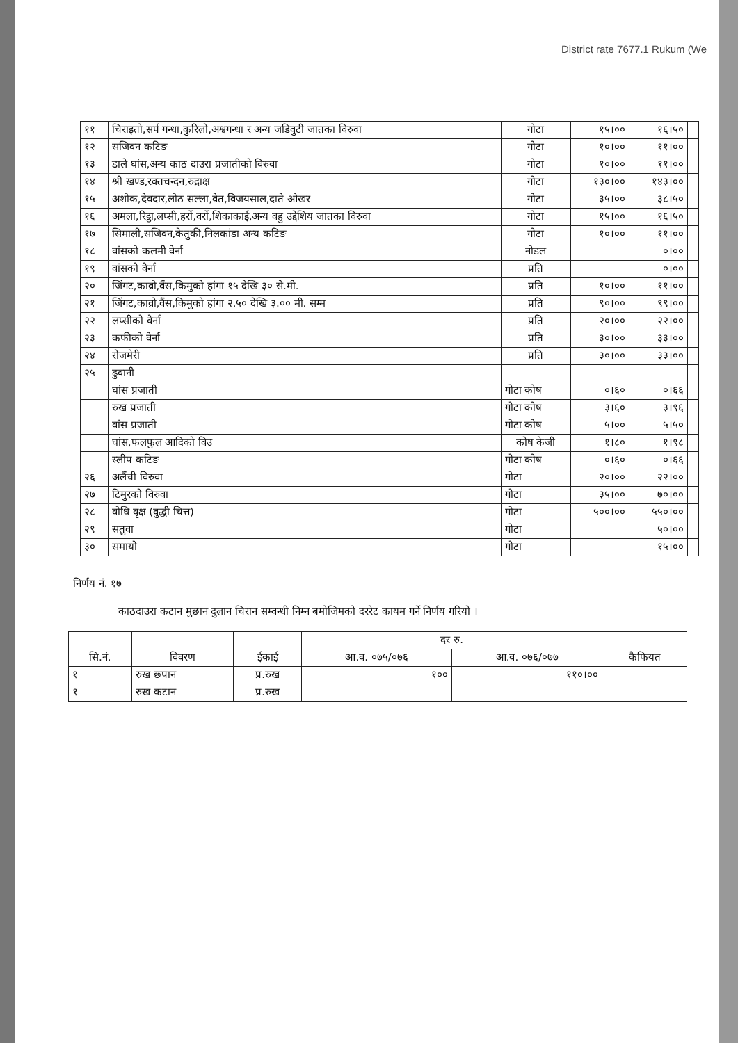District rate 7677.1 Rukum (We
| ११ | चिराइतो,सर्प गन्धा,कुरिलो,अश्वगन्धा र अन्य जडिवुटी जातका विरुवा | गोटा | १५।०० | १६।५० | |
| १२ | सजिवन कटिङ | गोटा | १०।०० | ११।०० | |
| १३ | डाले घांस,अन्य काठ दाउरा प्रजातीको विरुवा | गोटा | १०।०० | ११।०० | |
| १४ | श्री खण्ड,रक्तचन्दन,रुद्राक्ष | गोटा | १३०।०० | १४३।०० | |
| १५ | अशोक,देवदार,लोठ सल्ला,वेत,विजयसाल,दाते ओखर | गोटा | ३५।०० | ३८।५० | |
| १६ | अमला,रिट्ठा,लप्सी,हर्रो,वर्रो,शिकाकाई,अन्य वहु उद्देशिय जातका विरुवा | गोटा | १५।०० | १६।५० | |
| १७ | सिमाली,सजिवन,केतुकी,निलकांडा अन्य कटिङ | गोटा | १०।०० | ११।०० | |
| १८ | वांसको कलमी वेर्ना | नोडल | | ०।०० | |
| १९ | वांसको वेर्ना | प्रति | | ०।०० | |
| २० | जिंगट,काव्रो,वैंस,किमुको हांगा १५ देखि ३० से.मी. | प्रति | १०।०० | ११।०० | |
| २१ | जिंगट,काव्रो,वैंस,किमुको हांगा २.५० देखि ३.०० मी. सम्म | प्रति | ९०।०० | ९९।०० | |
| २२ | लप्सीको वेर्ना | प्रति | २०।०० | २२।०० | |
| २३ | कफीको वेर्ना | प्रति | ३०।०० | ३३।०० | |
| २४ | रोजमेरी | प्रति | ३०।०० | ३३।०० | |
| २५ | ढुवानी | | | | |
| | घांस प्रजाती | गोटा कोष | ०।६० | ०।६६ | |
| | रुख प्रजाती | गोटा कोष | ३।६० | ३।९६ | |
| | वांस प्रजाती | गोटा कोष | ५।०० | ५।५० | |
| | घांस,फलफुल आदिको विउ | कोष केजी | १।८० | १।९८ | |
| | स्लीप कटिङ | गोटा कोष | ०।६० | ०।६६ | |
| २६ | अलैंची विरुवा | गोटा | २०।०० | २२।०० | |
| २७ | टिमुरको विरुवा | गोटा | ३५।०० | ७०।०० | |
| २८ | वोधि वृक्ष (वुद्धी चित्त) | गोटा | ५००।०० | ५५०।०० | |
| २९ | सतुवा | गोटा | | ५०।०० | |
| ३० | समायो | गोटा | | १५।०० | |
निर्णय नं. १७
काठदाउरा कटान मुछान दुलान चिरान सम्वन्धी निम्न बमोजिमको दररेट कायम गर्ने निर्णय गरियो ।
| सि.नं. | विवरण | ईकाई | दर रु. | | कैफियत |
| --- | --- | --- | --- | --- | --- |
| | | | आ.व. ०७५/०७६ | आ.व. ०७६/०७७ | |
| १ | रुख छपान | प्र.रुख | १०० | ११०।०० | |
| १ | रुख कटान | प्र.रुख | | | |